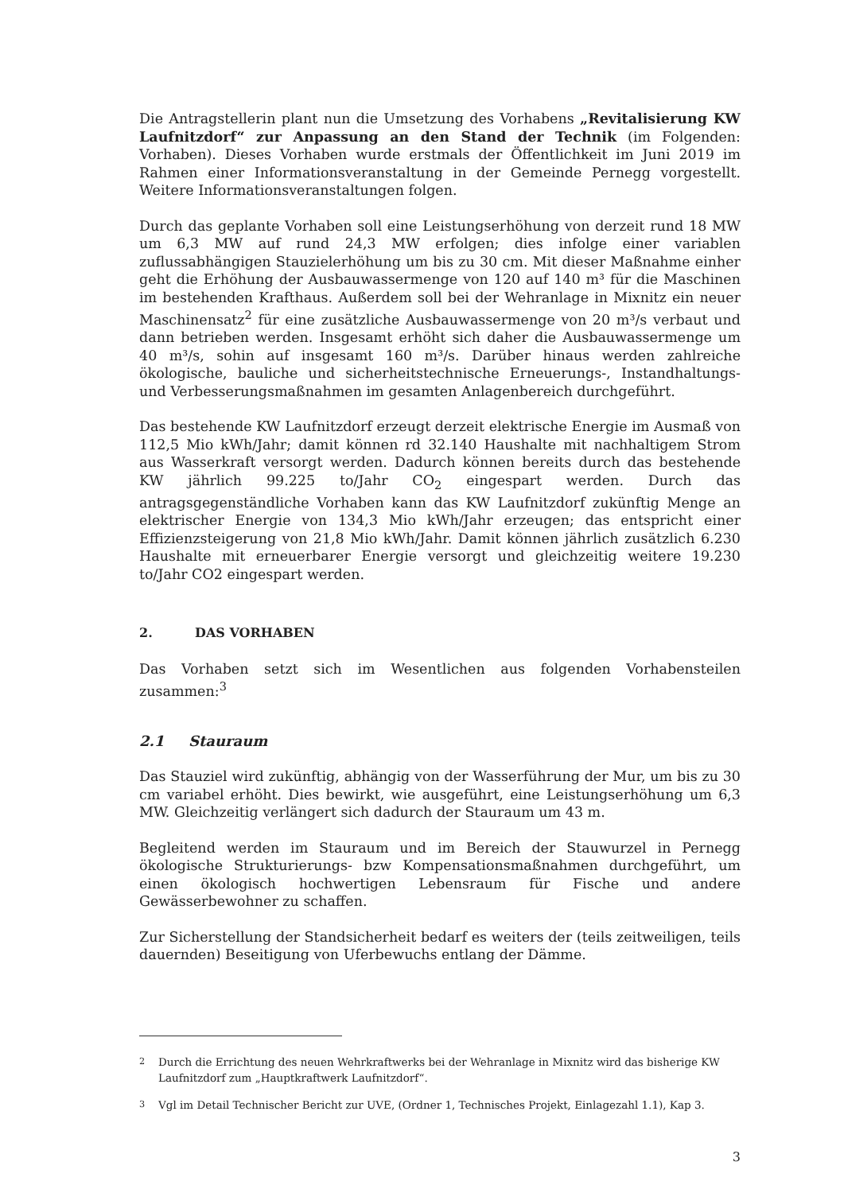Die Antragstellerin plant nun die Umsetzung des Vorhabens „Revitalisierung KW Laufnitzdorf“ zur Anpassung an den Stand der Technik (im Folgenden: Vorhaben). Dieses Vorhaben wurde erstmals der Öffentlichkeit im Juni 2019 im Rahmen einer Informationsveranstaltung in der Gemeinde Pernegg vorgestellt. Weitere Informationsveranstaltungen folgen.
Durch das geplante Vorhaben soll eine Leistungserhöhung von derzeit rund 18 MW um 6,3 MW auf rund 24,3 MW erfolgen; dies infolge einer variablen zuflussabhängigen Stauzielerhöhung um bis zu 30 cm. Mit dieser Maßnahme einher geht die Erhöhung der Ausbauwassermenge von 120 auf 140 m³ für die Maschinen im bestehenden Krafthaus. Außerdem soll bei der Wehranlage in Mixnitz ein neuer Maschinensatz<sup>2</sup> für eine zusätzliche Ausbauwassermenge von 20 m³/s verbaut und dann betrieben werden. Insgesamt erhöht sich daher die Ausbauwassermenge um 40 m³/s, sohin auf insgesamt 160 m³/s. Darüber hinaus werden zahlreiche ökologische, bauliche und sicherheitstechnische Erneuerungs-, Instandhaltungs- und Verbesserungsmaßnahmen im gesamten Anlagenbereich durchgeführt.
Das bestehende KW Laufnitzdorf erzeugt derzeit elektrische Energie im Ausmaß von 112,5 Mio kWh/Jahr; damit können rd 32.140 Haushalte mit nachhaltigem Strom aus Wasserkraft versorgt werden. Dadurch können bereits durch das bestehende KW jährlich 99.225 to/Jahr CO<sub>2</sub> eingespart werden. Durch das antragsgegenständliche Vorhaben kann das KW Laufnitzdorf zukünftig Menge an elektrischer Energie von 134,3 Mio kWh/Jahr erzeugen; das entspricht einer Effizienzsteigerung von 21,8 Mio kWh/Jahr. Damit können jährlich zusätzlich 6.230 Haushalte mit erneuerbarer Energie versorgt und gleichzeitig weitere 19.230 to/Jahr CO2 eingespart werden.
2. DAS VORHABEN
Das Vorhaben setzt sich im Wesentlichen aus folgenden Vorhabensteilen zusammen:<sup>3</sup>
2.1 Stauraum
Das Stauziel wird zukünftig, abhängig von der Wasserführung der Mur, um bis zu 30 cm variabel erhöht. Dies bewirkt, wie ausgeführt, eine Leistungserhöhung um 6,3 MW. Gleichzeitig verlängert sich dadurch der Stauraum um 43 m.
Begleitend werden im Stauraum und im Bereich der Stauwurzel in Pernegg ökologische Strukturierungs- bzw Kompensationsmaßnahmen durchgeführt, um einen ökologisch hochwertigen Lebensraum für Fische und andere Gewässerbewohner zu schaffen.
Zur Sicherstellung der Standsicherheit bedarf es weiters der (teils zeitweiligen, teils dauernden) Beseitigung von Uferbewuchs entlang der Dämme.
<sup>2</sup> Durch die Errichtung des neuen Wehrkraftwerks bei der Wehranlage in Mixnitz wird das bisherige KW Laufnitzdorf zum „Hauptkraftwerk Laufnitzdorf“.
<sup>3</sup> Vgl im Detail Technischer Bericht zur UVE, (Ordner 1, Technisches Projekt, Einlagezahl 1.1), Kap 3.
3